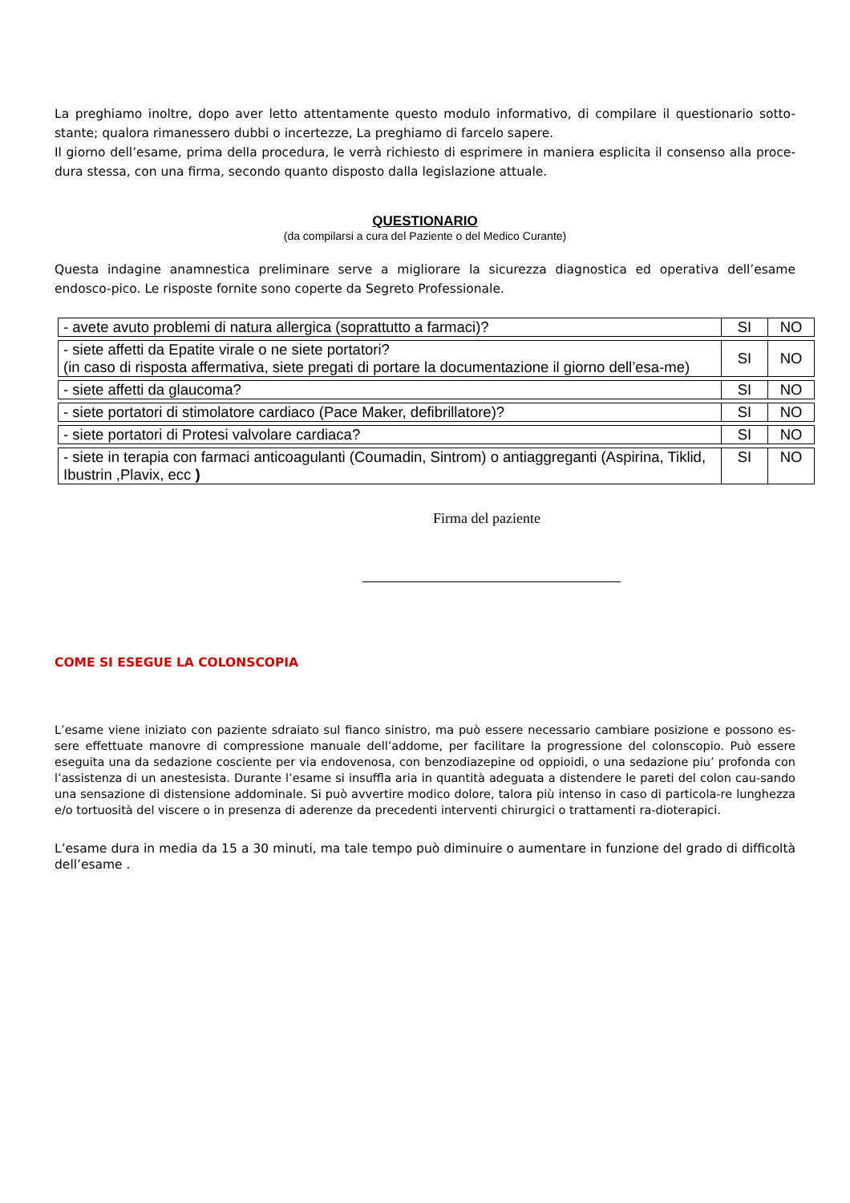La preghiamo inoltre, dopo aver letto attentamente questo modulo informativo, di compilare il questionario sotto-stante; qualora rimanessero dubbi o incertezze, La preghiamo di farcelo sapere.
Il giorno dell’esame, prima della procedura, le verrà richiesto di esprimere in maniera esplicita il consenso alla proce-dura stessa, con una firma, secondo quanto disposto dalla legislazione attuale.
QUESTIONARIO
(da compilarsi a cura del Paziente o del Medico Curante)
Questa indagine anamnestica preliminare serve a migliorare la sicurezza diagnostica ed operativa dell’esame endosco-pico. Le risposte fornite sono coperte da Segreto Professionale.
| - avete avuto problemi di natura allergica (soprattutto a farmaci)? | SI | NO |
| - siete affetti da Epatite virale o ne siete portatori? (in caso di risposta affermativa, siete pregati di portare la documentazione il giorno dell’esa-me) | SI | NO |
| - siete affetti da glaucoma? | SI | NO |
| - siete portatori di stimolatore cardiaco (Pace Maker, defibrillatore)? | SI | NO |
| - siete portatori di Protesi valvolare cardiaca? | SI | NO |
| - siete in terapia con farmaci anticoagulanti (Coumadin, Sintrom) o antiaggreganti (Aspirina, Tiklid, Ibustrin ,Plavix, ecc ) | SI | NO |
Firma del paziente
COME SI ESEGUE LA COLONSCOPIA
L’esame viene iniziato con paziente sdraiato sul fianco sinistro, ma può essere necessario cambiare posizione e possono es-sere effettuate manovre di compressione manuale dell’addome, per facilitare la progressione del colonscopio. Può essere eseguita una da sedazione cosciente per via endovenosa, con benzodiazepine od oppioidi, o una sedazione piu’ profonda con l’assistenza di un anestesista. Durante l’esame si insuffla aria in quantità adeguata a distendere le pareti del colon cau-sando una sensazione di distensione addominale. Si può avvertire modico dolore, talora più intenso in caso di particola-re lunghezza e/o tortuosità del viscere o in presenza di aderenze da precedenti interventi chirurgici o trattamenti ra-dioterapici.
L’esame dura in media da 15 a 30 minuti, ma tale tempo può diminuire o aumentare in funzione del grado di difficoltà dell’esame .